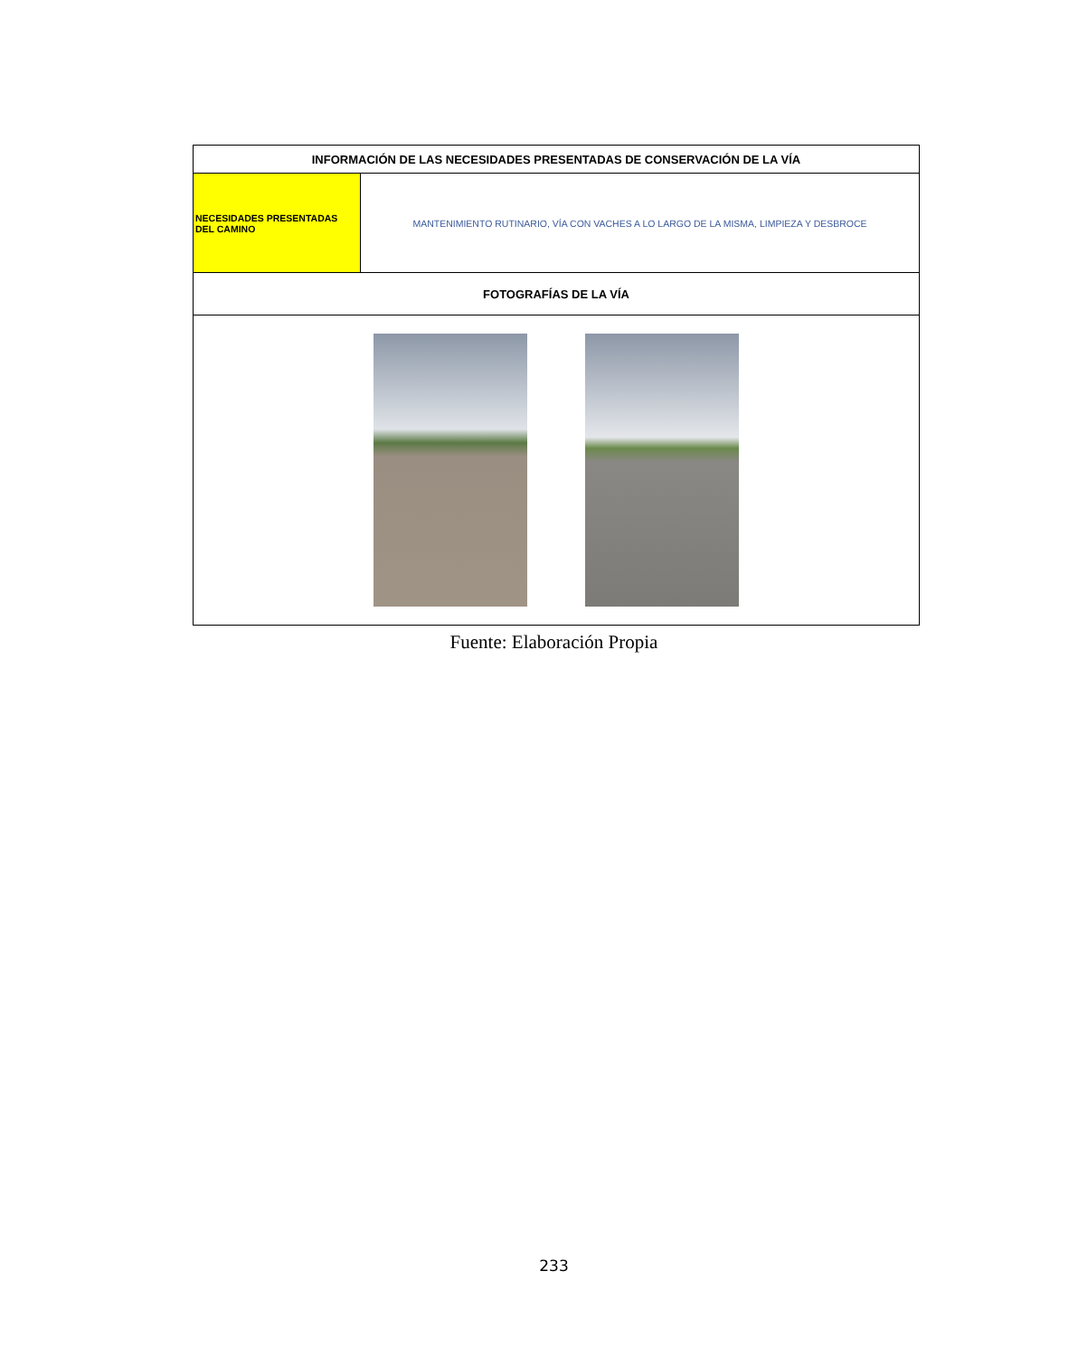| INFORMACIÓN DE LAS NECESIDADES PRESENTADAS DE CONSERVACIÓN DE LA VÍA | |
| --- | --- |
| NECESIDADES PRESENTADAS DEL CAMINO | MANTENIMIENTO RUTINARIO, VÍA CON VACHES A LO LARGO DE LA MISMA, LIMPIEZA Y DESBROCE |
| FOTOGRAFÍAS DE LA VÍA | |
Fuente: Elaboración Propia
233